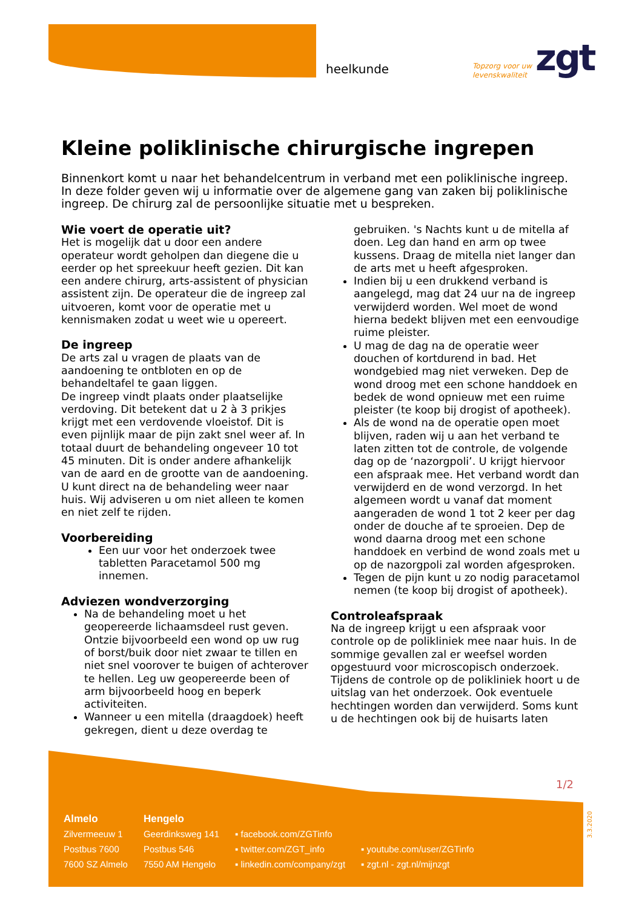heelkunde
Topzorg voor uw
levenskwaliteit
zgt
Kleine poliklinische chirurgische ingrepen
Binnenkort komt u naar het behandelcentrum in verband met een poliklinische ingreep. In deze folder geven wij u informatie over de algemene gang van zaken bij poliklinische ingreep. De chirurg zal de persoonlijke situatie met u bespreken.
Wie voert de operatie uit?
Het is mogelijk dat u door een andere operateur wordt geholpen dan diegene die u eerder op het spreekuur heeft gezien. Dit kan een andere chirurg, arts-assistent of physician assistent zijn. De operateur die de ingreep zal uitvoeren, komt voor de operatie met u kennismaken zodat u weet wie u opereert.
De ingreep
De arts zal u vragen de plaats van de aandoening te ontbloten en op de behandeltafel te gaan liggen.
De ingreep vindt plaats onder plaatselijke verdoving. Dit betekent dat u 2 à 3 prikjes krijgt met een verdovende vloeistof. Dit is even pijnlijk maar de pijn zakt snel weer af. In totaal duurt de behandeling ongeveer 10 tot 45 minuten. Dit is onder andere afhankelijk van de aard en de grootte van de aandoening. U kunt direct na de behandeling weer naar huis. Wij adviseren u om niet alleen te komen en niet zelf te rijden.
Voorbereiding
Een uur voor het onderzoek twee tabletten Paracetamol 500 mg innemen.
Adviezen wondverzorging
Na de behandeling moet u het geopereerde lichaamsdeel rust geven. Ontzie bijvoorbeeld een wond op uw rug of borst/buik door niet zwaar te tillen en niet snel voorover te buigen of achterover te hellen. Leg uw geopereerde been of arm bijvoorbeeld hoog en beperk activiteiten.
Wanneer u een mitella (draagdoek) heeft gekregen, dient u deze overdag te gebruiken. 's Nachts kunt u de mitella af doen. Leg dan hand en arm op twee kussens. Draag de mitella niet langer dan de arts met u heeft afgesproken.
Indien bij u een drukkend verband is aangelegd, mag dat 24 uur na de ingreep verwijderd worden. Wel moet de wond hierna bedekt blijven met een eenvoudige ruime pleister.
U mag de dag na de operatie weer douchen of kortdurend in bad. Het wondgebied mag niet verweken. Dep de wond droog met een schone handdoek en bedek de wond opnieuw met een ruime pleister (te koop bij drogist of apotheek).
Als de wond na de operatie open moet blijven, raden wij u aan het verband te laten zitten tot de controle, de volgende dag op de ‘nazorgpoli’. U krijgt hiervoor een afspraak mee. Het verband wordt dan verwijderd en de wond verzorgd. In het algemeen wordt u vanaf dat moment aangeraden de wond 1 tot 2 keer per dag onder de douche af te sproeien. Dep de wond daarna droog met een schone handdoek en verbind de wond zoals met u op de nazorgpoli zal worden afgesproken.
Tegen de pijn kunt u zo nodig paracetamol nemen (te koop bij drogist of apotheek).
Controleafspraak
Na de ingreep krijgt u een afspraak voor controle op de polikliniek mee naar huis. In de sommige gevallen zal er weefsel worden opgestuurd voor microscopisch onderzoek. Tijdens de controle op de polikliniek hoort u de uitslag van het onderzoek. Ook eventuele hechtingen worden dan verwijderd. Soms kunt u de hechtingen ook bij de huisarts laten
1/2
Almelo
Zilvermeeuw 1
Postbus 7600
7600 SZ Almelo
Hengelo
Geerdinksweg 141
Postbus 546
7550 AM Hengelo
▪ facebook.com/ZGTinfo
▪ twitter.com/ZGT_info
▪ linkedin.com/company/zgt
▪ youtube.com/user/ZGTinfo
▪ zgt.nl - zgt.nl/mijnzgt
3.3.2020